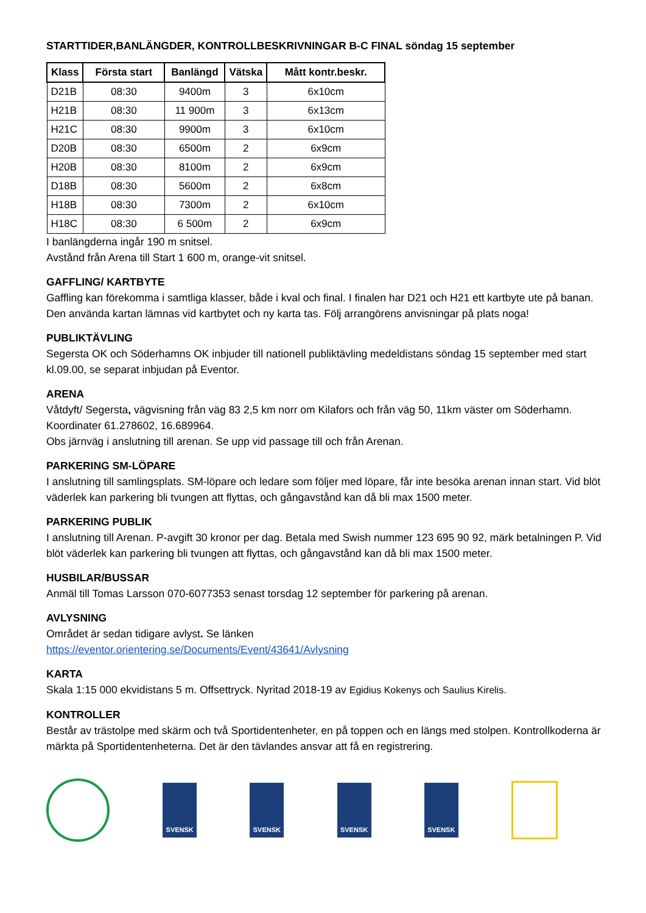STARTTIDER,BANLÄNGDER, KONTROLLBESKRIVNINGAR B-C FINAL söndag 15 september
| Klass | Första start | Banlängd | Vätska | Mått kontr.beskr. |
| --- | --- | --- | --- | --- |
| D21B | 08:30 | 9400m | 3 | 6x10cm |
| H21B | 08:30 | 11 900m | 3 | 6x13cm |
| H21C | 08:30 | 9900m | 3 | 6x10cm |
| D20B | 08:30 | 6500m | 2 | 6x9cm |
| H20B | 08:30 | 8100m | 2 | 6x9cm |
| D18B | 08:30 | 5600m | 2 | 6x8cm |
| H18B | 08:30 | 7300m | 2 | 6x10cm |
| H18C | 08:30 | 6 500m | 2 | 6x9cm |
I banlängderna ingår 190 m snitsel.
Avstånd från Arena till Start 1 600 m, orange-vit snitsel.
GAFFLING/ KARTBYTE
Gaffling kan förekomma i samtliga klasser, både i kval och final. I finalen har D21 och H21 ett kartbyte ute på banan. Den använda kartan lämnas vid kartbytet och ny karta tas. Följ arrangörens anvisningar på plats noga!
PUBLIKTÄVLING
Segersta OK och Söderhamns OK inbjuder till nationell publiktävling medeldistans söndag 15 september med start kl.09.00, se separat inbjudan på Eventor.
ARENA
Våtdyft/ Segersta, vägvisning från väg 83 2,5 km norr om Kilafors och från väg 50, 11km väster om Söderhamn. Koordinater 61.278602, 16.689964.
Obs järnväg i anslutning till arenan. Se upp vid passage till och från Arenan.
PARKERING SM-LÖPARE
I anslutning till samlingsplats. SM-löpare och ledare som följer med löpare, får inte besöka arenan innan start. Vid blöt väderlek kan parkering bli tvungen att flyttas, och gångavstånd kan då bli max 1500 meter.
PARKERING PUBLIK
I anslutning till Arenan. P-avgift 30 kronor per dag. Betala med Swish nummer 123 695 90 92, märk betalningen P. Vid blöt väderlek kan parkering bli tvungen att flyttas, och gångavstånd kan då bli max 1500 meter.
HUSBILAR/BUSSAR
Anmäl till Tomas Larsson 070-6077353 senast torsdag 12 september för parkering på arenan.
AVLYSNING
Området är sedan tidigare avlyst. Se länken
https://eventor.orientering.se/Documents/Event/43641/Avlysning
KARTA
Skala 1:15 000 ekvidistans 5 m. Offsettryck. Nyritad 2018-19 av Egidius Kokenys och Saulius Kirelis.
KONTROLLER
Består av trästolpe med skärm och två Sportidentenheter, en på toppen och en längs med stolpen. Kontrollkoderna är märkta på Sportidentenheterna. Det är den tävlandes ansvar att få en registrering.
SVENSK SVENSK SVENSK SVENSK